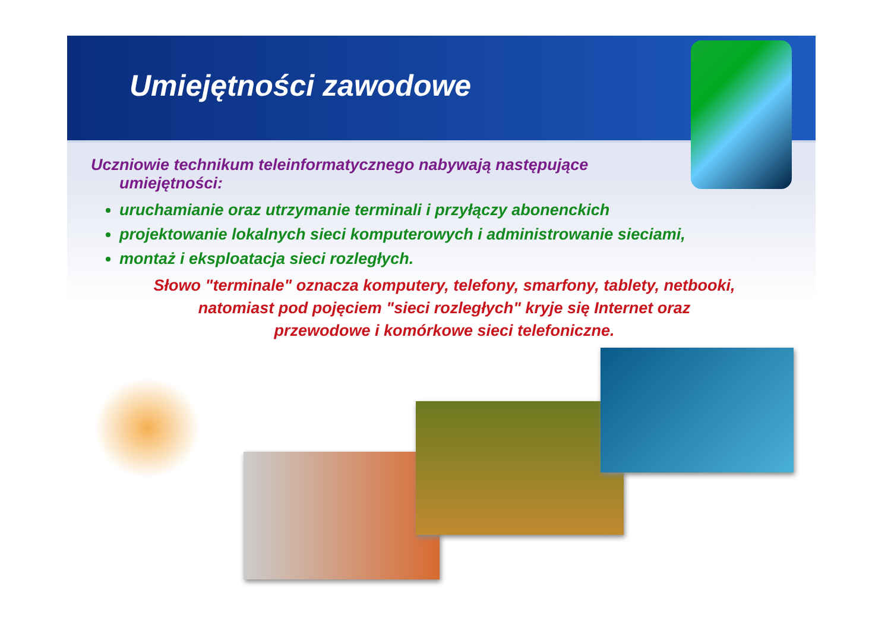Umiejętności zawodowe
Uczniowie technikum teleinformatycznego nabywają następujące
umiejętności:
uruchamianie oraz utrzymanie terminali i przyłączy abonenckich
projektowanie lokalnych sieci komputerowych i administrowanie sieciami,
montaż i eksploatacja sieci rozległych.
Słowo "terminale" oznacza komputery, telefony, smarfony, tablety, netbooki,
natomiast pod pojęciem "sieci rozległych" kryje się Internet oraz
przewodowe i komórkowe sieci telefoniczne.